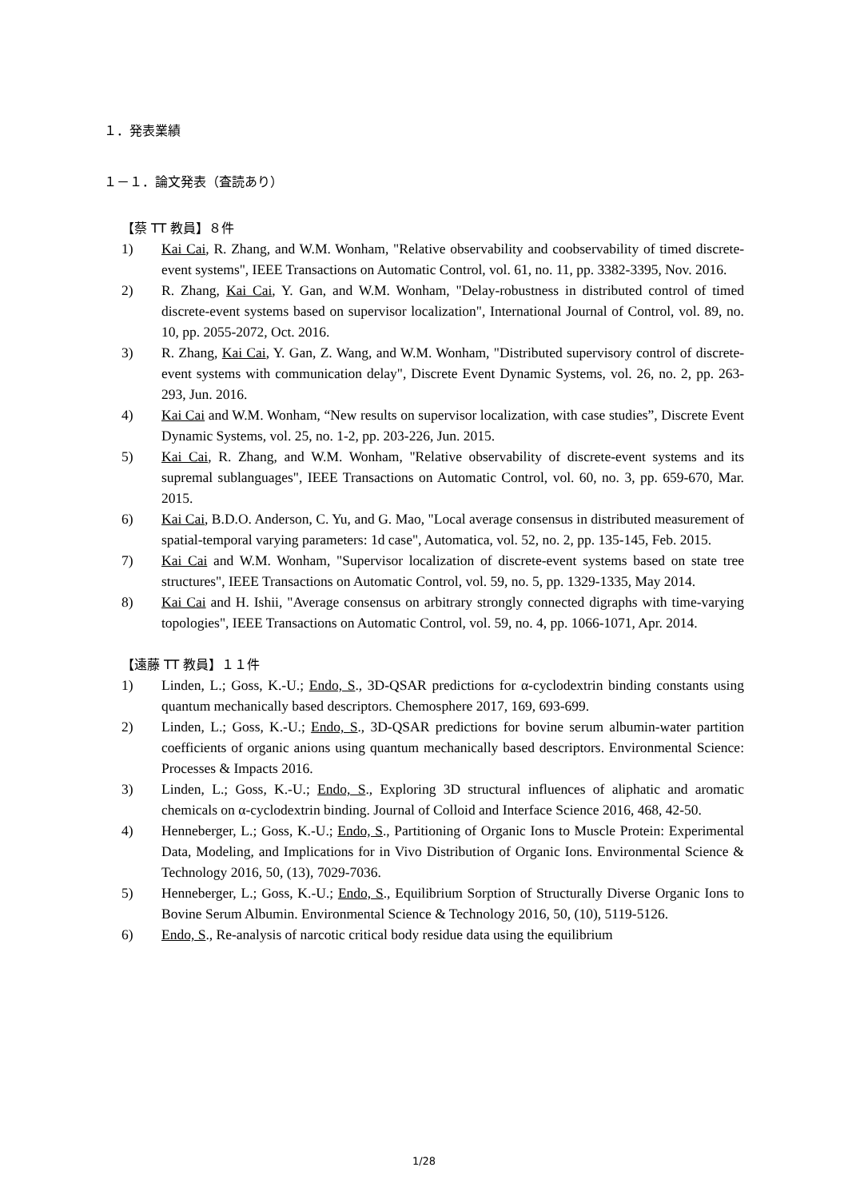１．発表業績
１－１．論文発表（査読あり）
【蔡 TT 教員】８件
1) Kai Cai, R. Zhang, and W.M. Wonham, "Relative observability and coobservability of timed discrete-event systems", IEEE Transactions on Automatic Control, vol. 61, no. 11, pp. 3382-3395, Nov. 2016.
2) R. Zhang, Kai Cai, Y. Gan, and W.M. Wonham, "Delay-robustness in distributed control of timed discrete-event systems based on supervisor localization", International Journal of Control, vol. 89, no. 10, pp. 2055-2072, Oct. 2016.
3) R. Zhang, Kai Cai, Y. Gan, Z. Wang, and W.M. Wonham, "Distributed supervisory control of discrete-event systems with communication delay", Discrete Event Dynamic Systems, vol. 26, no. 2, pp. 263-293, Jun. 2016.
4) Kai Cai and W.M. Wonham, “New results on supervisor localization, with case studies”, Discrete Event Dynamic Systems, vol. 25, no. 1-2, pp. 203-226, Jun. 2015.
5) Kai Cai, R. Zhang, and W.M. Wonham, "Relative observability of discrete-event systems and its supremal sublanguages", IEEE Transactions on Automatic Control, vol. 60, no. 3, pp. 659-670, Mar. 2015.
6) Kai Cai, B.D.O. Anderson, C. Yu, and G. Mao, "Local average consensus in distributed measurement of spatial-temporal varying parameters: 1d case", Automatica, vol. 52, no. 2, pp. 135-145, Feb. 2015.
7) Kai Cai and W.M. Wonham, "Supervisor localization of discrete-event systems based on state tree structures", IEEE Transactions on Automatic Control, vol. 59, no. 5, pp. 1329-1335, May 2014.
8) Kai Cai and H. Ishii, "Average consensus on arbitrary strongly connected digraphs with time-varying topologies", IEEE Transactions on Automatic Control, vol. 59, no. 4, pp. 1066-1071, Apr. 2014.
【遠藤 TT 教員】１１件
1) Linden, L.; Goss, K.-U.; Endo, S., 3D-QSAR predictions for α-cyclodextrin binding constants using quantum mechanically based descriptors. Chemosphere 2017, 169, 693-699.
2) Linden, L.; Goss, K.-U.; Endo, S., 3D-QSAR predictions for bovine serum albumin-water partition coefficients of organic anions using quantum mechanically based descriptors. Environmental Science: Processes & Impacts 2016.
3) Linden, L.; Goss, K.-U.; Endo, S., Exploring 3D structural influences of aliphatic and aromatic chemicals on α-cyclodextrin binding. Journal of Colloid and Interface Science 2016, 468, 42-50.
4) Henneberger, L.; Goss, K.-U.; Endo, S., Partitioning of Organic Ions to Muscle Protein: Experimental Data, Modeling, and Implications for in Vivo Distribution of Organic Ions. Environmental Science & Technology 2016, 50, (13), 7029-7036.
5) Henneberger, L.; Goss, K.-U.; Endo, S., Equilibrium Sorption of Structurally Diverse Organic Ions to Bovine Serum Albumin. Environmental Science & Technology 2016, 50, (10), 5119-5126.
6) Endo, S., Re-analysis of narcotic critical body residue data using the equilibrium
1/28